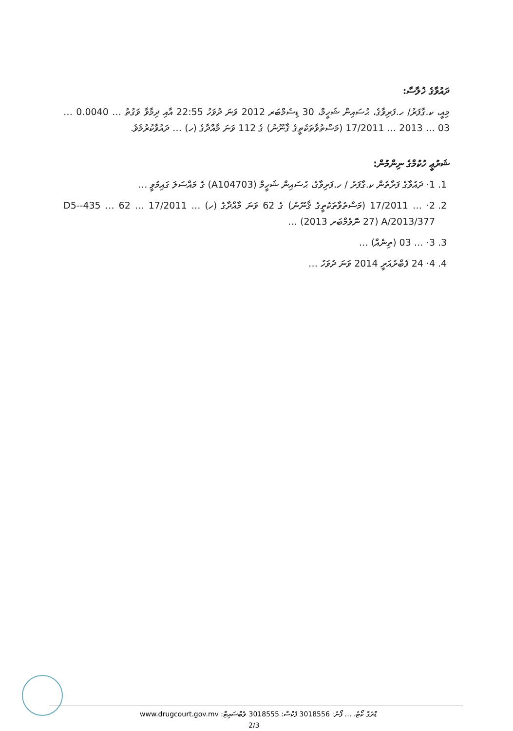ދައުވާގެ ޚުލާސާ:
މިއީ، ކ.ގާފަރު/ ހ.ފަރިވާގެ، ޙުސައިން ޝަހީމް، 30 ޑިސެމްބަރ 2012 ވަނަ ދުވަހު 22:55 އާއި ދިމާވާ ވަގުތު … 0.0040 … 03 … 2013 … 17/2011 (މަސްތުވާތަކެތީގެ ޤާނޫނު) ގެ 112 ވަނަ މާއްދާގެ (ހ) … ދައުވާކުރުމެވެ.
ޝަރުޢީ ހުކުމްގެ ނިންމުން:
1. 1· ދައުވާގެ ފަރާތުން ކ.ގާފަރު / ހ.ފަރިވާގެ، ޙުސައިން ޝަހީމް (A104703) ގެ މައްސަލަ ގައިމުވީ …
2. 2· … 17/2011 (މަސްތުވާތަކެތީގެ ޤާނޫނު) ގެ 62 ވަނަ މާއްދާގެ (ހ) … 17/2011 … 62 … 435-D5-A/2013/377 (27 ނޮވެމްބަރ 2013) …
3. 3· … 03 (ތިނެއް) …
4. 4· 24 ފެބްރުއަރީ 2014 ވަނަ ދުވަހު …
ޑްރަގް ކޯޓު، … ފޯނު: 3018556 ފެކްސް: 3018555 ވެބްސައިޓް: www.drugcourt.gov.mv
2/3